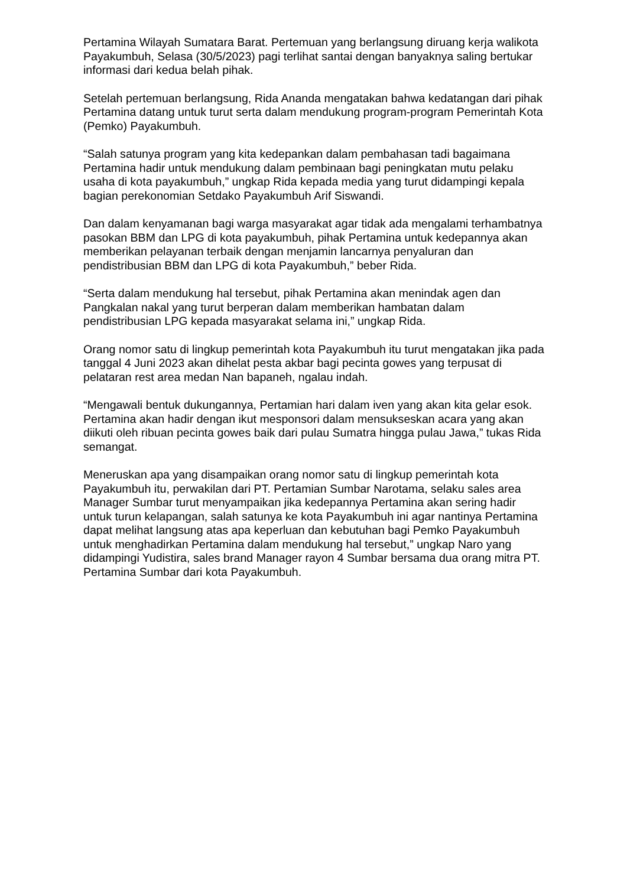Pertamina Wilayah Sumatara Barat. Pertemuan yang berlangsung diruang kerja walikota Payakumbuh, Selasa (30/5/2023) pagi terlihat santai dengan banyaknya saling bertukar informasi dari kedua belah pihak.
Setelah pertemuan berlangsung, Rida Ananda mengatakan bahwa kedatangan dari pihak Pertamina datang untuk turut serta dalam mendukung program-program Pemerintah Kota (Pemko) Payakumbuh.
“Salah satunya program yang kita kedepankan dalam pembahasan tadi bagaimana Pertamina hadir untuk mendukung dalam pembinaan bagi peningkatan mutu pelaku usaha di kota payakumbuh,” ungkap Rida kepada media yang turut didampingi kepala bagian perekonomian Setdako Payakumbuh Arif Siswandi.
Dan dalam kenyamanan bagi warga masyarakat agar tidak ada mengalami terhambatnya pasokan BBM dan LPG di kota payakumbuh, pihak Pertamina untuk kedepannya akan memberikan pelayanan terbaik dengan menjamin lancarnya penyaluran dan pendistribusian BBM dan LPG di kota Payakumbuh,” beber Rida.
“Serta dalam mendukung hal tersebut, pihak Pertamina akan menindak agen dan Pangkalan nakal yang turut berperan dalam memberikan hambatan dalam pendistribusian LPG kepada masyarakat selama ini,” ungkap Rida.
Orang nomor satu di lingkup pemerintah kota Payakumbuh itu turut mengatakan jika pada tanggal 4 Juni 2023 akan dihelat pesta akbar bagi pecinta gowes yang terpusat di pelataran rest area medan Nan bapaneh, ngalau indah.
“Mengawali bentuk dukungannya, Pertamian hari dalam iven yang akan kita gelar esok. Pertamina akan hadir dengan ikut mesponsori dalam mensukseskan acara yang akan diikuti oleh ribuan pecinta gowes baik dari pulau Sumatra hingga pulau Jawa,” tukas Rida semangat.
Meneruskan apa yang disampaikan orang nomor satu di lingkup pemerintah kota Payakumbuh itu, perwakilan dari PT. Pertamian Sumbar Narotama, selaku sales area Manager Sumbar turut menyampaikan jika kedepannya Pertamina akan sering hadir untuk turun kelapangan, salah satunya ke kota Payakumbuh ini agar nantinya Pertamina dapat melihat langsung atas apa keperluan dan kebutuhan bagi Pemko Payakumbuh untuk menghadirkan Pertamina dalam mendukung hal tersebut,” ungkap Naro yang didampingi Yudistira, sales brand Manager rayon 4 Sumbar bersama dua orang mitra PT. Pertamina Sumbar dari kota Payakumbuh.